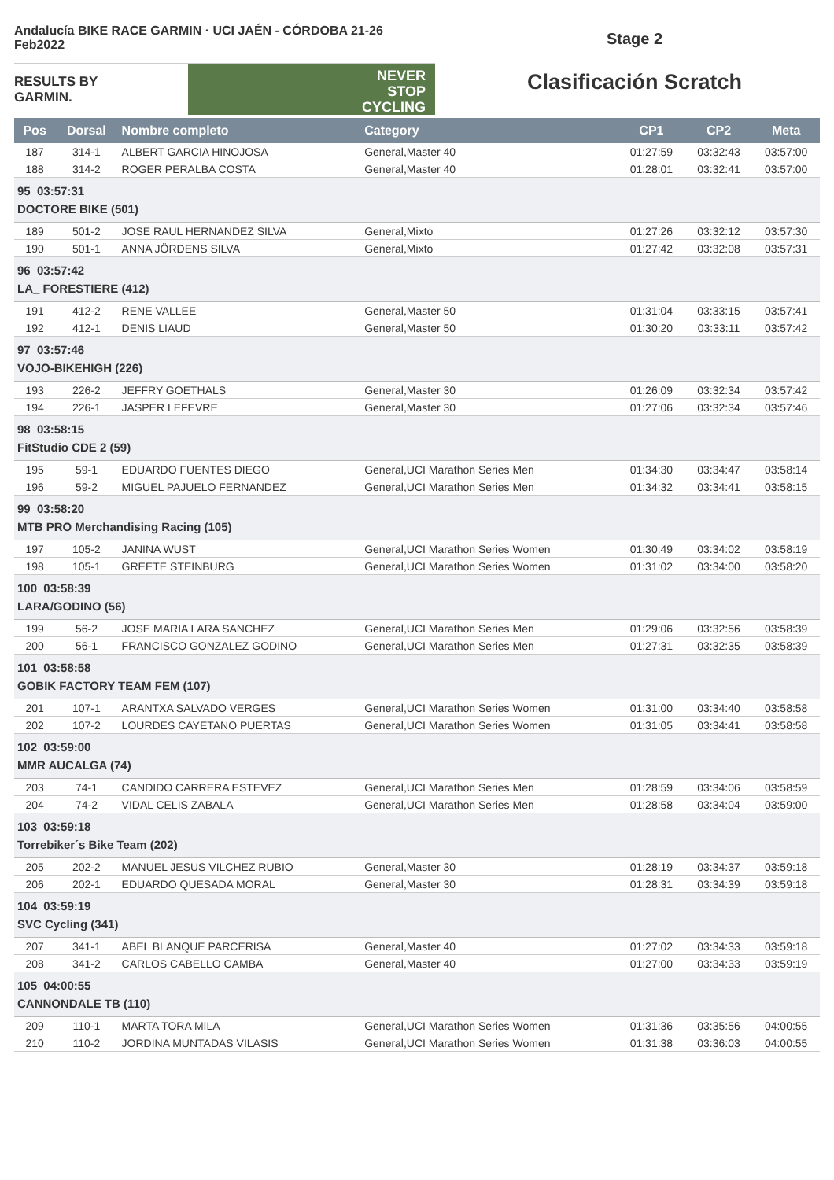Andalucía BIKE RACE GARMIN · UCI JAÉN - CÓRDOBA 21-26 Feb2022
RESULTS BY GARMIN.
NEVER
STOP
CYCLING
Stage 2
Clasificación Scratch
| Pos | Dorsal | Nombre completo | Category | CP1 | CP2 | Meta |
| --- | --- | --- | --- | --- | --- | --- |
| 187 | 314-1 | ALBERT GARCIA HINOJOSA | General,Master 40 | 01:27:59 | 03:32:43 | 03:57:00 |
| 188 | 314-2 | ROGER PERALBA COSTA | General,Master 40 | 01:28:01 | 03:32:41 | 03:57:00 |
| 95 03:57:31 DOCTORE BIKE (501) | | | | | | |
| 189 | 501-2 | JOSE RAUL HERNANDEZ SILVA | General,Mixto | 01:27:26 | 03:32:12 | 03:57:30 |
| 190 | 501-1 | ANNA JÖRDENS SILVA | General,Mixto | 01:27:42 | 03:32:08 | 03:57:31 |
| 96 03:57:42 LA_ FORESTIERE (412) | | | | | | |
| 191 | 412-2 | RENE VALLEE | General,Master 50 | 01:31:04 | 03:33:15 | 03:57:41 |
| 192 | 412-1 | DENIS LIAUD | General,Master 50 | 01:30:20 | 03:33:11 | 03:57:42 |
| 97 03:57:46 VOJO-BIKEHIGH (226) | | | | | | |
| 193 | 226-2 | JEFFRY GOETHALS | General,Master 30 | 01:26:09 | 03:32:34 | 03:57:42 |
| 194 | 226-1 | JASPER LEFEVRE | General,Master 30 | 01:27:06 | 03:32:34 | 03:57:46 |
| 98 03:58:15 FitStudio CDE 2 (59) | | | | | | |
| 195 | 59-1 | EDUARDO FUENTES DIEGO | General,UCI Marathon Series Men | 01:34:30 | 03:34:47 | 03:58:14 |
| 196 | 59-2 | MIGUEL PAJUELO FERNANDEZ | General,UCI Marathon Series Men | 01:34:32 | 03:34:41 | 03:58:15 |
| 99 03:58:20 MTB PRO Merchandising Racing (105) | | | | | | |
| 197 | 105-2 | JANINA WUST | General,UCI Marathon Series Women | 01:30:49 | 03:34:02 | 03:58:19 |
| 198 | 105-1 | GREETE STEINBURG | General,UCI Marathon Series Women | 01:31:02 | 03:34:00 | 03:58:20 |
| 100 03:58:39 LARA/GODINO (56) | | | | | | |
| 199 | 56-2 | JOSE MARIA LARA SANCHEZ | General,UCI Marathon Series Men | 01:29:06 | 03:32:56 | 03:58:39 |
| 200 | 56-1 | FRANCISCO GONZALEZ GODINO | General,UCI Marathon Series Men | 01:27:31 | 03:32:35 | 03:58:39 |
| 101 03:58:58 GOBIK FACTORY TEAM FEM (107) | | | | | | |
| 201 | 107-1 | ARANTXA SALVADO VERGES | General,UCI Marathon Series Women | 01:31:00 | 03:34:40 | 03:58:58 |
| 202 | 107-2 | LOURDES CAYETANO PUERTAS | General,UCI Marathon Series Women | 01:31:05 | 03:34:41 | 03:58:58 |
| 102 03:59:00 MMR AUCALGA (74) | | | | | | |
| 203 | 74-1 | CANDIDO CARRERA ESTEVEZ | General,UCI Marathon Series Men | 01:28:59 | 03:34:06 | 03:58:59 |
| 204 | 74-2 | VIDAL CELIS ZABALA | General,UCI Marathon Series Men | 01:28:58 | 03:34:04 | 03:59:00 |
| 103 03:59:18 Torrebiker´s Bike Team (202) | | | | | | |
| 205 | 202-2 | MANUEL JESUS VILCHEZ RUBIO | General,Master 30 | 01:28:19 | 03:34:37 | 03:59:18 |
| 206 | 202-1 | EDUARDO QUESADA MORAL | General,Master 30 | 01:28:31 | 03:34:39 | 03:59:18 |
| 104 03:59:19 SVC Cycling (341) | | | | | | |
| 207 | 341-1 | ABEL BLANQUE PARCERISA | General,Master 40 | 01:27:02 | 03:34:33 | 03:59:18 |
| 208 | 341-2 | CARLOS CABELLO CAMBA | General,Master 40 | 01:27:00 | 03:34:33 | 03:59:19 |
| 105 04:00:55 CANNONDALE TB (110) | | | | | | |
| 209 | 110-1 | MARTA TORA MILA | General,UCI Marathon Series Women | 01:31:36 | 03:35:56 | 04:00:55 |
| 210 | 110-2 | JORDINA MUNTADAS VILASIS | General,UCI Marathon Series Women | 01:31:38 | 03:36:03 | 04:00:55 |